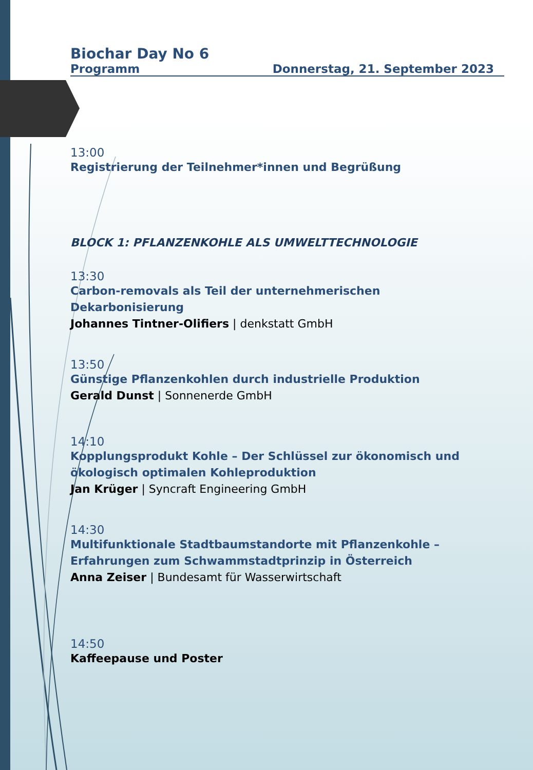Biochar Day No 6
Programm Donnerstag, 21. September 2023
13:00
Registrierung der Teilnehmer*innen und Begrüßung
BLOCK 1: PFLANZENKOHLE ALS UMWELTTECHNOLOGIE
13:30
Carbon-removals als Teil der unternehmerischen
Dekarbonisierung
Johannes Tintner-Olifiers | denkstatt GmbH
13:50
Günstige Pflanzenkohlen durch industrielle Produktion
Gerald Dunst | Sonnenerde GmbH
14:10
Kopplungsprodukt Kohle – Der Schlüssel zur ökonomisch und ökologisch optimalen Kohleproduktion
Jan Krüger | Syncraft Engineering GmbH
14:30
Multifunktionale Stadtbaumstandorte mit Pflanzenkohle –
Erfahrungen zum Schwammstadtprinzip in Österreich
Anna Zeiser | Bundesamt für Wasserwirtschaft
14:50
Kaffeepause und Poster